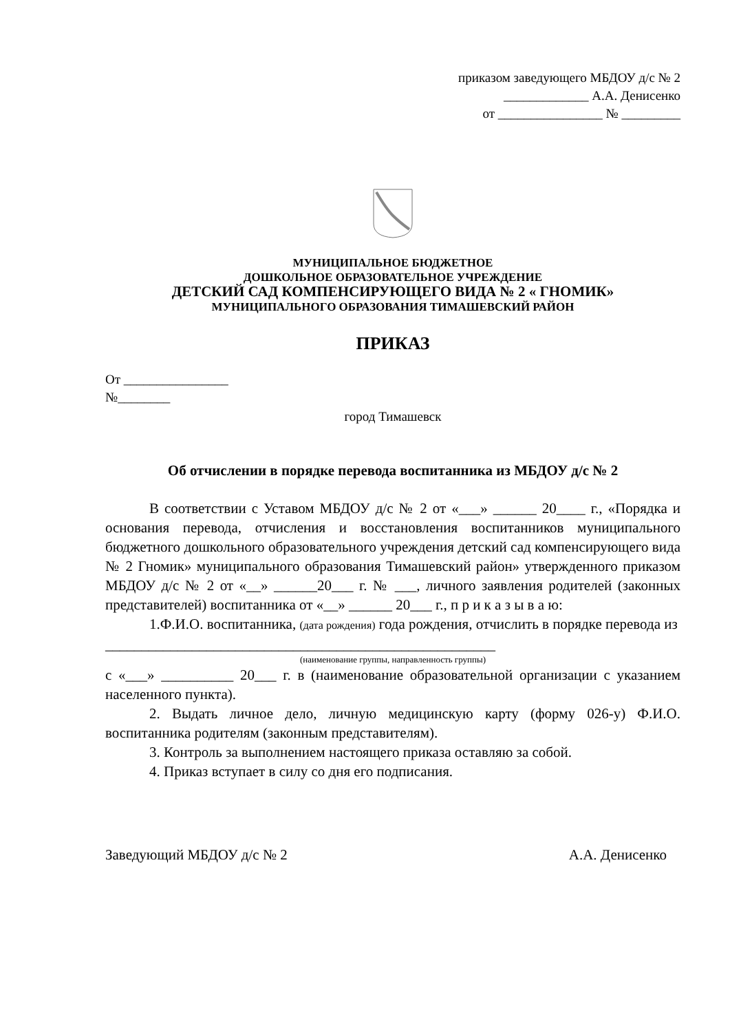приказом заведующего МБДОУ д/с № 2
_____________ А.А. Денисенко
от ________________ № _________
МУНИЦИПАЛЬНОЕ БЮДЖЕТНОЕ
ДОШКОЛЬНОЕ ОБРАЗОВАТЕЛЬНОЕ УЧРЕЖДЕНИЕ
ДЕТСКИЙ САД КОМПЕНСИРУЮЩЕГО ВИДА № 2 « ГНОМИК»
МУНИЦИПАЛЬНОГО ОБРАЗОВАНИЯ ТИМАШЕВСКИЙ РАЙОН
ПРИКАЗ
От ________________
№________
город Тимашевск
Об отчислении в порядке перевода воспитанника из МБДОУ д/с № 2
В соответствии с Уставом МБДОУ д/с № 2 от «___» ______ 20____ г., «Порядка и основания перевода, отчисления и восстановления воспитанников муниципального бюджетного дошкольного образовательного учреждения детский сад компенсирующего вида № 2 Гномик» муниципального образования Тимашевский район» утвержденного приказом МБДОУ д/с № 2 от «__» ______20___ г. № ___, личного заявления родителей (законных представителей) воспитанника от «__» ______ 20___ г., п р и к а з ы в а ю:
1.Ф.И.О. воспитанника, (дата рождения) года рождения, отчислить в порядке перевода из
______________________________________________________
(наименование группы, направленность группы)
с «___» __________ 20___ г. в (наименование образовательной организации с указанием населенного пункта).
2. Выдать личное дело, личную медицинскую карту (форму 026-у) Ф.И.О. воспитанника родителям (законным представителям).
3. Контроль за выполнением настоящего приказа оставляю за собой.
4. Приказ вступает в силу со дня его подписания.
Заведующий МБДОУ д/с № 2 А.А. Денисенко